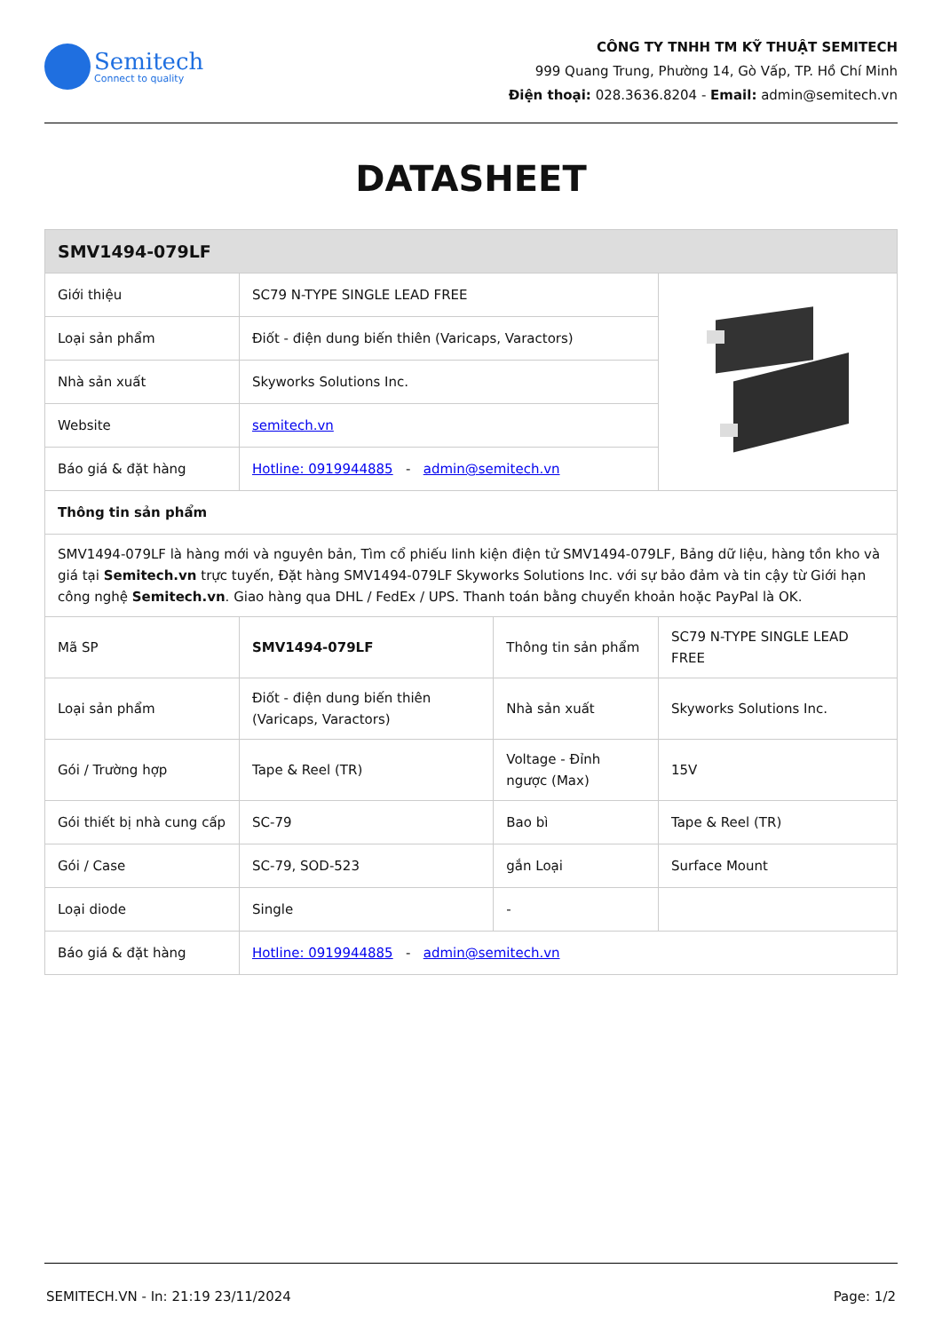Semitech
Connect to quality
CÔNG TY TNHH TM KỸ THUẬT SEMITECH
999 Quang Trung, Phường 14, Gò Vấp, TP. Hồ Chí Minh
Điện thoại: 028.3636.8204 - Email: admin@semitech.vn
DATASHEET
| SMV1494-079LF | | | |
| --- | --- | --- | --- |
| Giới thiệu | SC79 N-TYPE SINGLE LEAD FREE | | |
| Loại sản phẩm | Điốt - điện dung biến thiên (Varicaps, Varactors) | | |
| Nhà sản xuất | Skyworks Solutions Inc. | | |
| Website | semitech.vn | | |
| Báo giá & đặt hàng | Hotline: 0919944885 - admin@semitech.vn | | |
| Thông tin sản phẩm | | | |
| SMV1494-079LF là hàng mới và nguyên bản, Tìm cổ phiếu linh kiện điện tử SMV1494-079LF, Bảng dữ liệu, hàng tồn kho và giá tại Semitech.vn trực tuyến, Đặt hàng SMV1494-079LF Skyworks Solutions Inc. với sự bảo đảm và tin cậy từ Giới hạn công nghệ Semitech.vn . Giao hàng qua DHL / FedEx / UPS. Thanh toán bằng chuyển khoản hoặc PayPal là OK. | | | |
| Mã SP | SMV1494-079LF | Thông tin sản phẩm | SC79 N-TYPE SINGLE LEAD FREE |
| Loại sản phẩm | Điốt - điện dung biến thiên (Varicaps, Varactors) | Nhà sản xuất | Skyworks Solutions Inc. |
| Gói / Trường hợp | Tape & Reel (TR) | Voltage - Đỉnh ngược (Max) | 15V |
| Gói thiết bị nhà cung cấp | SC-79 | Bao bì | Tape & Reel (TR) |
| Gói / Case | SC-79, SOD-523 | gắn Loại | Surface Mount |
| Loại diode | Single | - | |
| Báo giá & đặt hàng | Hotline: 0919944885 - admin@semitech.vn | | |
SEMITECH.VN - In: 21:19 23/11/2024 Page: 1/2